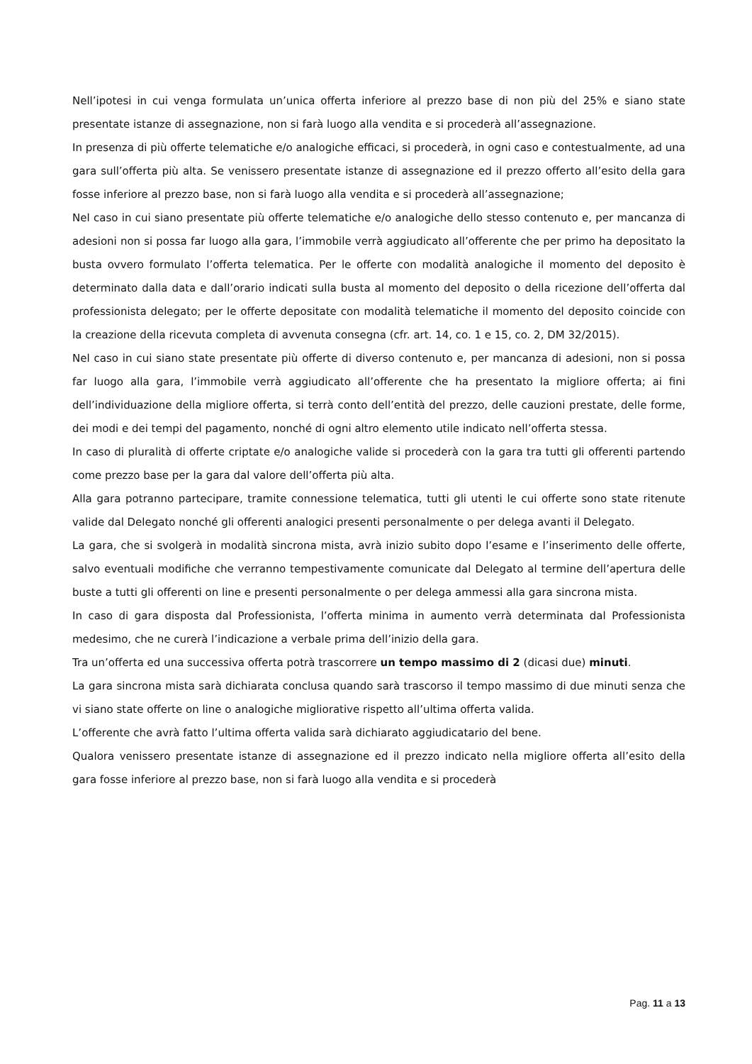Nell’ipotesi in cui venga formulata un’unica offerta inferiore al prezzo base di non più del 25% e siano state presentate istanze di assegnazione, non si farà luogo alla vendita e si procederà all’assegnazione.
In presenza di più offerte telematiche e/o analogiche efficaci, si procederà, in ogni caso e contestualmente, ad una gara sull’offerta più alta. Se venissero presentate istanze di assegnazione ed il prezzo offerto all’esito della gara fosse inferiore al prezzo base, non si farà luogo alla vendita e si procederà all’assegnazione;
Nel caso in cui siano presentate più offerte telematiche e/o analogiche dello stesso contenuto e, per mancanza di adesioni non si possa far luogo alla gara, l’immobile verrà aggiudicato all’offerente che per primo ha depositato la busta ovvero formulato l’offerta telematica. Per le offerte con modalità analogiche il momento del deposito è determinato dalla data e dall’orario indicati sulla busta al momento del deposito o della ricezione dell’offerta dal professionista delegato; per le offerte depositate con modalità telematiche il momento del deposito coincide con la creazione della ricevuta completa di avvenuta consegna (cfr. art. 14, co. 1 e 15, co. 2, DM 32/2015).
Nel caso in cui siano state presentate più offerte di diverso contenuto e, per mancanza di adesioni, non si possa far luogo alla gara, l’immobile verrà aggiudicato all’offerente che ha presentato la migliore offerta; ai fini dell’individuazione della migliore offerta, si terrà conto dell’entità del prezzo, delle cauzioni prestate, delle forme, dei modi e dei tempi del pagamento, nonché di ogni altro elemento utile indicato nell’offerta stessa.
In caso di pluralità di offerte criptate e/o analogiche valide si procederà con la gara tra tutti gli offerenti partendo come prezzo base per la gara dal valore dell’offerta più alta.
Alla gara potranno partecipare, tramite connessione telematica, tutti gli utenti le cui offerte sono state ritenute valide dal Delegato nonché gli offerenti analogici presenti personalmente o per delega avanti il Delegato.
La gara, che si svolgerà in modalità sincrona mista, avrà inizio subito dopo l’esame e l’inserimento delle offerte, salvo eventuali modifiche che verranno tempestivamente comunicate dal Delegato al termine dell’apertura delle buste a tutti gli offerenti on line e presenti personalmente o per delega ammessi alla gara sincrona mista.
In caso di gara disposta dal Professionista, l’offerta minima in aumento verrà determinata dal Professionista medesimo, che ne curerà l’indicazione a verbale prima dell’inizio della gara.
Tra un’offerta ed una successiva offerta potrà trascorrere un tempo massimo di 2 (dicasi due) minuti.
La gara sincrona mista sarà dichiarata conclusa quando sarà trascorso il tempo massimo di due minuti senza che vi siano state offerte on line o analogiche migliorative rispetto all’ultima offerta valida.
L’offerente che avrà fatto l’ultima offerta valida sarà dichiarato aggiudicatario del bene.
Qualora venissero presentate istanze di assegnazione ed il prezzo indicato nella migliore offerta all’esito della gara fosse inferiore al prezzo base, non si farà luogo alla vendita e si procederà
Pag. 11 a 13